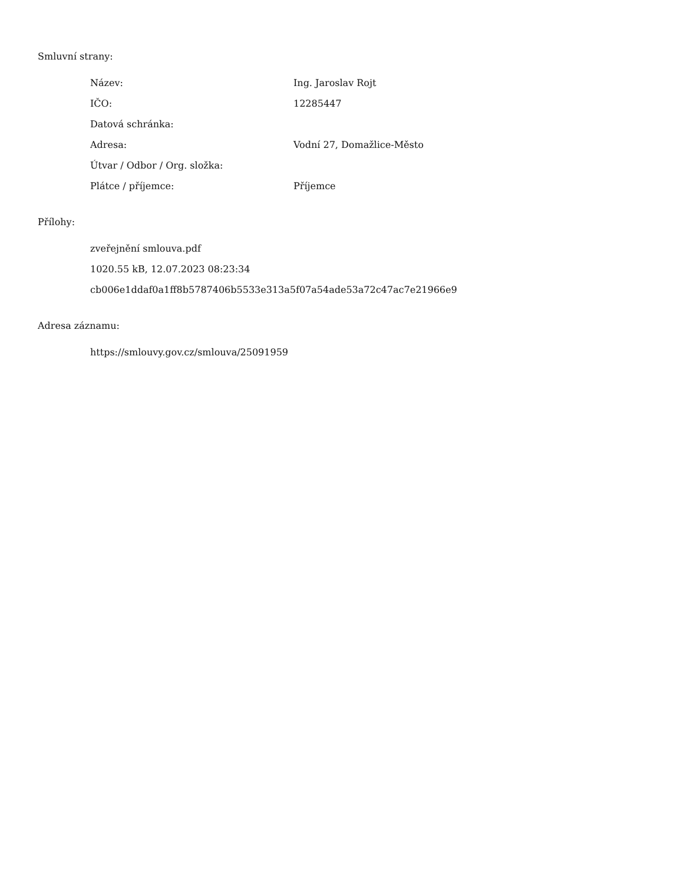Smluvní strany:
| Název: | Ing. Jaroslav Rojt |
| IČO: | 12285447 |
| Datová schránka: | |
| Adresa: | Vodní 27, Domažlice-Město |
| Útvar / Odbor / Org. složka: | |
| Plátce / příjemce: | Příjemce |
Přílohy:
zveřejnění smlouva.pdf
1020.55 kB, 12.07.2023 08:23:34
cb006e1ddaf0a1ff8b5787406b5533e313a5f07a54ade53a72c47ac7e21966e9
Adresa záznamu:
https://smlouvy.gov.cz/smlouva/25091959